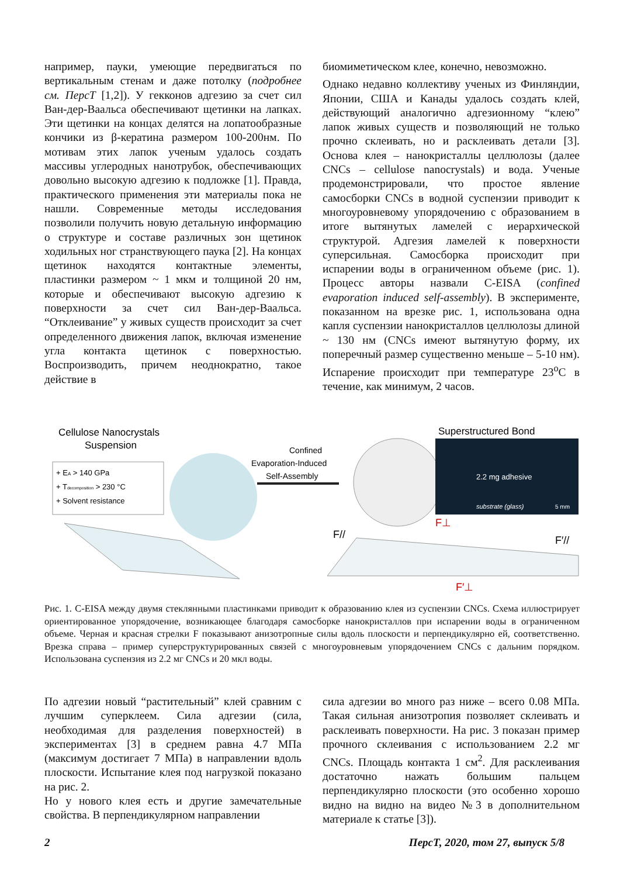например, пауки, умеющие передвигаться по вертикальным стенам и даже потолку (подробнее см. ПерсТ [1,2]). У гекконов адгезию за счет сил Ван-дер-Ваальса обеспечивают щетинки на лапках. Эти щетинки на концах делятся на лопатообразные кончики из β-кератина размером 100-200нм. По мотивам этих лапок ученым удалось создать массивы углеродных нанотрубок, обеспечивающих довольно высокую адгезию к подложке [1]. Правда, практического применения эти материалы пока не нашли. Современные методы исследования позволили получить новую детальную информацию о структуре и составе различных зон щетинок ходильных ног странствующего паука [2]. На концах щетинок находятся контактные элементы, пластинки размером ~ 1 мкм и толщиной 20 нм, которые и обеспечивают высокую адгезию к поверхности за счет сил Ван-дер-Ваальса. “Отклеивание” у живых существ происходит за счет определенного движения лапок, включая изменение угла контакта щетинок с поверхностью. Воспроизводить, причем неоднократно, такое действие в
биомиметическом клее, конечно, невозможно.
Однако недавно коллективу ученых из Финляндии, Японии, США и Канады удалось создать клей, действующий аналогично адгезионному “клею” лапок живых существ и позволяющий не только прочно склеивать, но и расклеивать детали [3]. Основа клея – нанокристаллы целлюлозы (далее CNCs – cellulose nanocrystals) и вода. Ученые продемонстрировали, что простое явление самосборки CNCs в водной суспензии приводит к многоуровневому упорядочению с образованием в итоге вытянутых ламелей с иерархической структурой. Адгезия ламелей к поверхности суперсильная. Самосборка происходит при испарении воды в ограниченном объеме (рис. 1). Процесс авторы назвали C-EISA (confined evaporation induced self-assembly). В эксперименте, показанном на врезке рис. 1, использована одна капля суспензии нанокристаллов целлюлозы длиной ~ 130 нм (CNCs имеют вытянутую форму, их поперечный размер существенно меньше – 5-10 нм). Испарение происходит при температуре 23<sup>о</sup>С в течение, как минимум, 2 часов.
Cellulose Nanocrystals
Suspension
+ EA > 140 GPa
+ Tdecomposition > 230 °C
+ Solvent resistance
Confined
Evaporation-Induced
Self-Assembly
Superstructured Bond
2.2 mg adhesive
substrate (glass)
5 mm
F//
F⊥
F′//
F′⊥
Рис. 1. C-EISA между двумя стеклянными пластинками приводит к образованию клея из суспензии CNCs. Схема иллюстрирует ориентированное упорядочение, возникающее благодаря самосборке нанокристаллов при испарении воды в ограниченном объеме. Черная и красная стрелки F показывают анизотропные силы вдоль плоскости и перпендикулярно ей, соответственно. Врезка справа – пример суперструктурированных связей с многоуровневым упорядочением CNCs с дальним порядком. Использована суспензия из 2.2 мг CNCs и 20 мкл воды.
По адгезии новый “растительный” клей сравним с лучшим суперклеем. Сила адгезии (сила, необходимая для разделения поверхностей) в экспериментах [3] в среднем равна 4.7 МПа (максимум достигает 7 МПа) в направлении вдоль плоскости. Испытание клея под нагрузкой показано на рис. 2.
Но у нового клея есть и другие замечательные свойства. В перпендикулярном направлении
сила адгезии во много раз ниже – всего 0.08 МПа. Такая сильная анизотропия позволяет склеивать и расклеивать поверхности. На рис. 3 показан пример прочного склеивания с использованием 2.2 мг CNCs. Площадь контакта 1 см<sup>2</sup>. Для расклеивания достаточно нажать большим пальцем перпендикулярно плоскости (это особенно хорошо видно на видно на видео №3 в дополнительном материале к статье [3]).
2 ПерсТ, 2020, том 27, выпуск 5/8